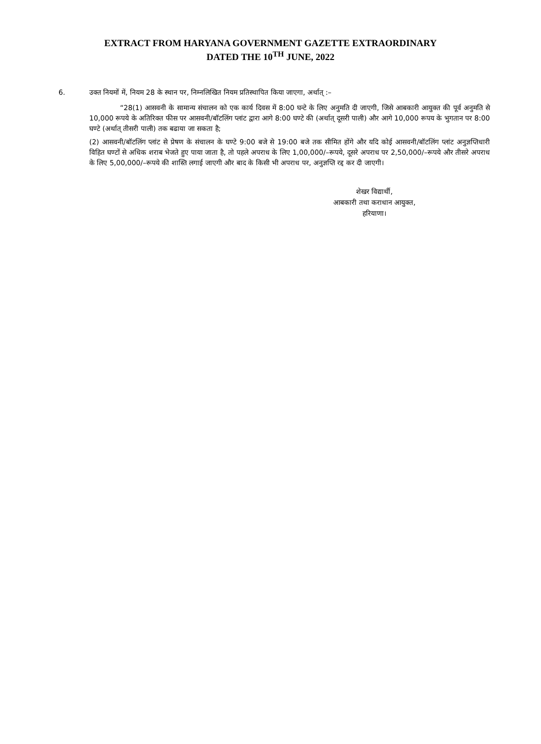EXTRACT FROM HARYANA GOVERNMENT GAZETTE EXTRAORDINARY
DATED THE 10<sup>TH</sup> JUNE, 2022
6. उक्त नियमों में, नियम 28 के स्थान पर, निम्नलिखित नियम प्रतिस्थापित किया जाएगा, अर्थात् :–
“28(1) आसवनी के सामान्य संचालन को एक कार्य दिवस में 8:00 घन्टे के लिए अनुमति दी जाएगी, जिसे आबकारी आयुक्त की पूर्व अनुमति से 10,000 रूपये के अतिरिक्त फीस पर आसवनी/बॉटलिंग प्लांट द्वारा आगे 8:00 घण्टे की (अर्थात् दूसरी पाली) और आगे 10,000 रूपय के भुगतान पर 8:00 घण्टे (अर्थात् तीसरी पाली) तक बढाया जा सकता है;
(2) आसवनी/बॉटलिंग प्लांट से प्रेषण के संचालन के घण्टे 9:00 बजे से 19:00 बजे तक सीमित होंगे और यदि कोई आसवनी/बॉटलिंग प्लांट अनुज्ञप्तिधारी विहित घण्टों से अधिक शराब भेजते हुए पाया जाता है, तो पहले अपराध के लिए 1,00,000/–रूपये, दूसरे अपराध पर 2,50,000/–रूपये और तीसरे अपराध के लिए 5,00,000/–रूपये की शास्ति लगाई जाएगी और बाद के किसी भी अपराध पर, अनुज्ञप्ति रद्द कर दी जाएगी।
शेखर विद्यार्थी,
आबकारी तथा कराधान आयुक्त,
हरियाणा।